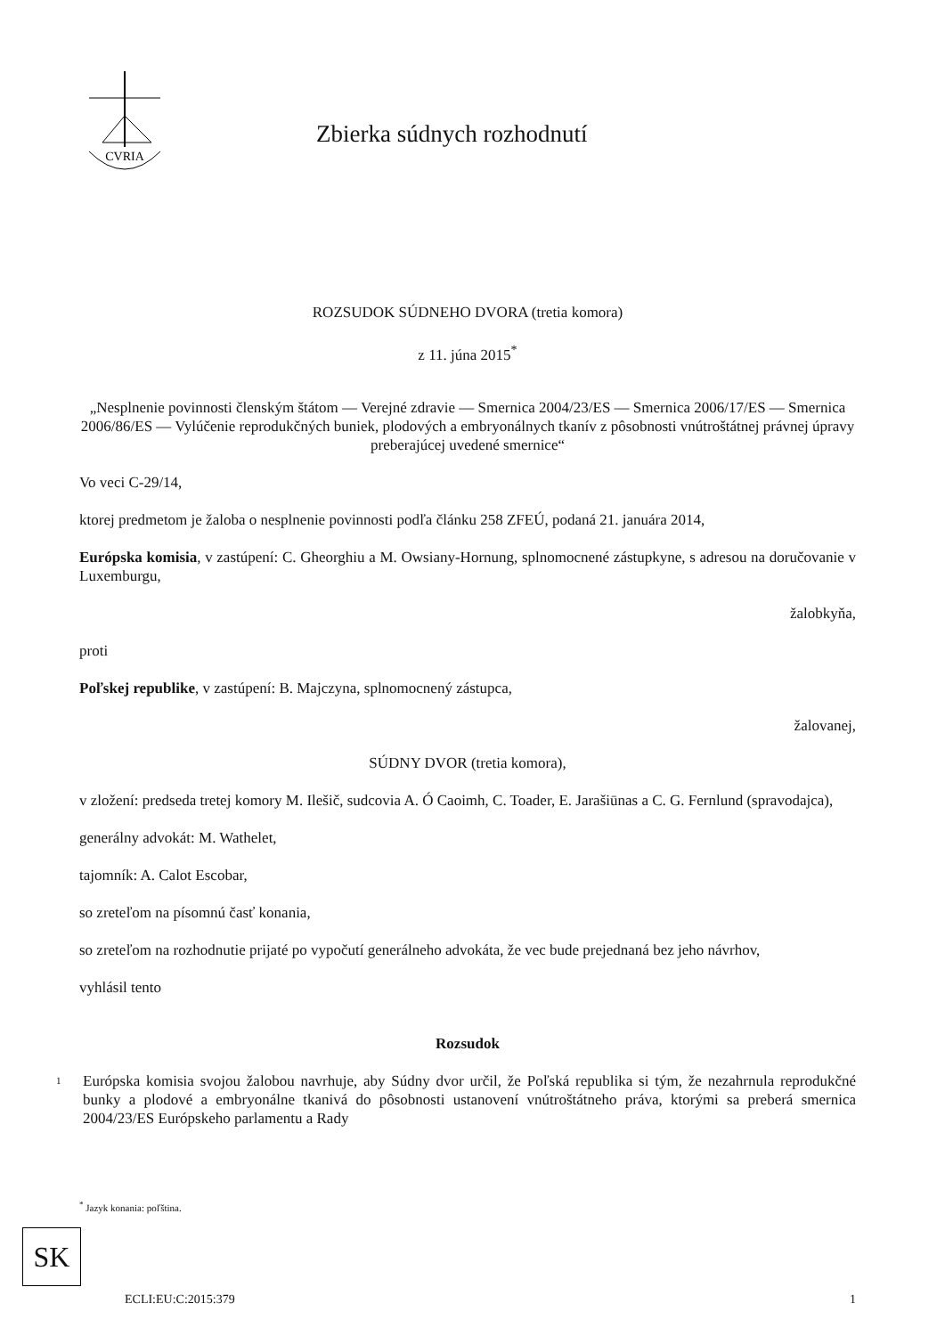CVRIA
Zbierka súdnych rozhodnutí
ROZSUDOK SÚDNEHO DVORA (tretia komora)
z 11. júna 2015<sup>*</sup>
„Nesplnenie povinnosti členským štátom — Verejné zdravie — Smernica 2004/23/ES — Smernica 2006/17/ES — Smernica 2006/86/ES — Vylúčenie reprodukčných buniek, plodových a embryonálnych tkanív z pôsobnosti vnútroštátnej právnej úpravy preberajúcej uvedené smernice“
Vo veci C-29/14,
ktorej predmetom je žaloba o nesplnenie povinnosti podľa článku 258 ZFEÚ, podaná 21. januára 2014,
Európska komisia, v zastúpení: C. Gheorghiu a M. Owsiany-Hornung, splnomocnené zástupkyne, s adresou na doručovanie v Luxemburgu,
žalobkyňa,
proti
Poľskej republike, v zastúpení: B. Majczyna, splnomocnený zástupca,
žalovanej,
SÚDNY DVOR (tretia komora),
v zložení: predseda tretej komory M. Ilešič, sudcovia A. Ó Caoimh, C. Toader, E. Jarašiūnas a C. G. Fernlund (spravodajca),
generálny advokát: M. Wathelet,
tajomník: A. Calot Escobar,
so zreteľom na písomnú časť konania,
so zreteľom na rozhodnutie prijaté po vypočutí generálneho advokáta, že vec bude prejednaná bez jeho návrhov,
vyhlásil tento
Rozsudok
1
Európska komisia svojou žalobou navrhuje, aby Súdny dvor určil, že Poľská republika si tým, že nezahrnula reprodukčné bunky a plodové a embryonálne tkanivá do pôsobnosti ustanovení vnútroštátneho práva, ktorými sa preberá smernica 2004/23/ES Európskeho parlamentu a Rady
<sup>*</sup> Jazyk konania: poľština.
SK
ECLI:EU:C:2015:379 1